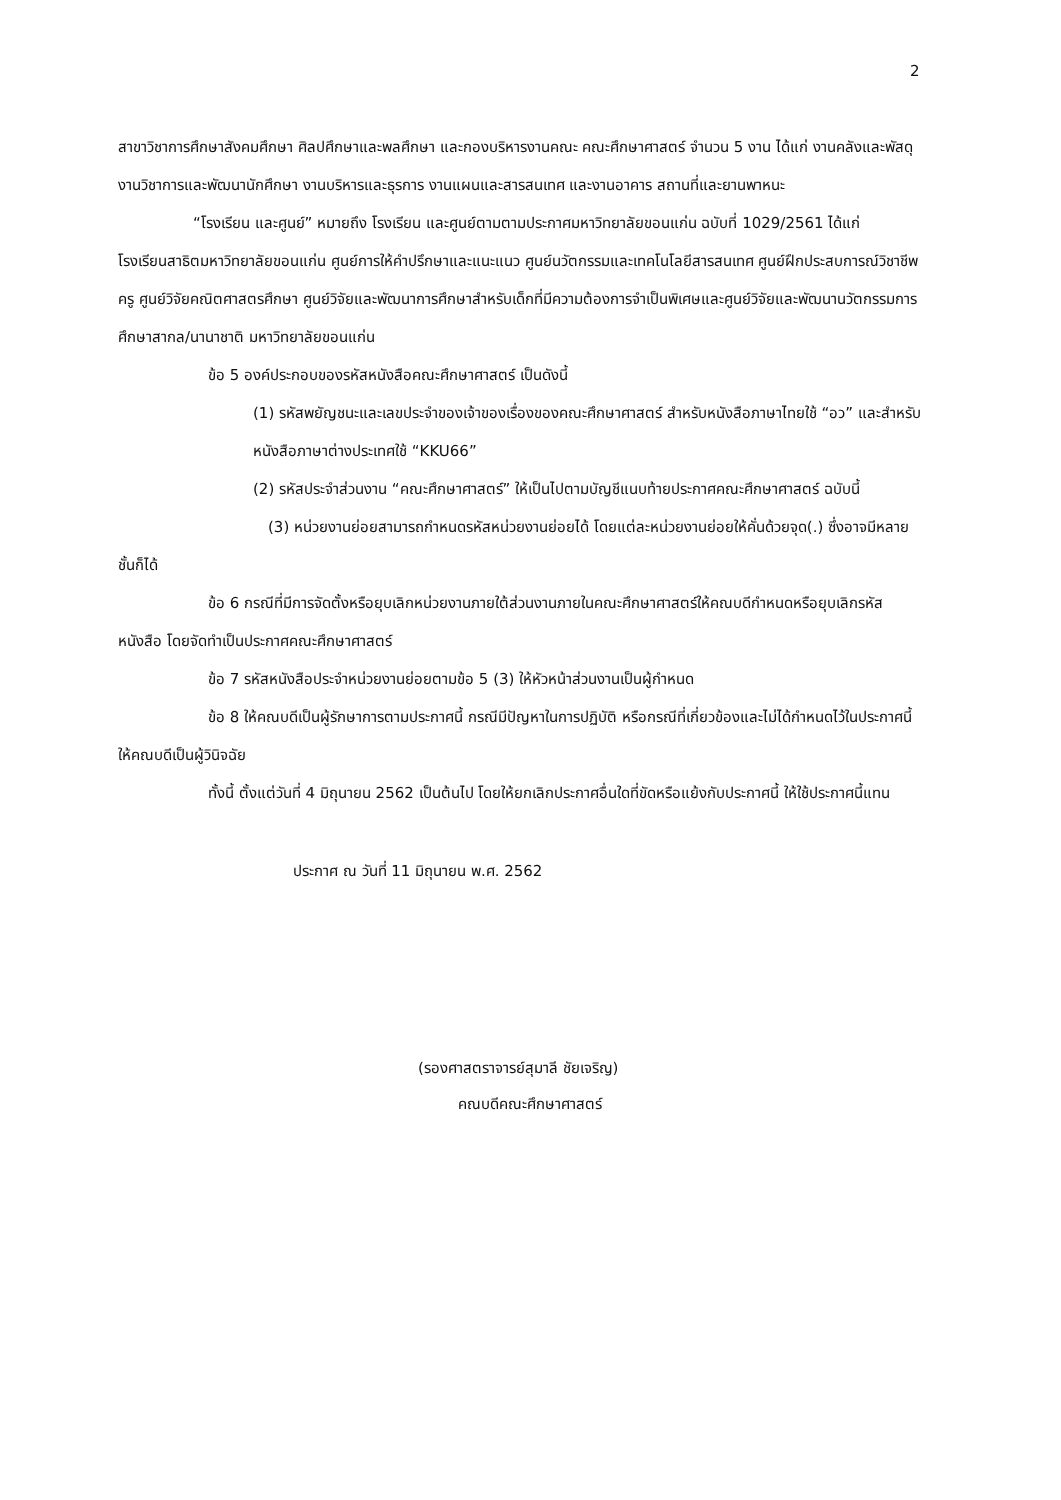2
สาขาวิชาการศึกษาสังคมศึกษา ศิลปศึกษาและพลศึกษา และกองบริหารงานคณะ คณะศึกษาศาสตร์ จำนวน 5 งาน ได้แก่ งานคลังและพัสดุ งานวิชาการและพัฒนานักศึกษา งานบริหารและธุรการ งานแผนและสารสนเทศ และงานอาคาร สถานที่และยานพาหนะ
“โรงเรียน และศูนย์” หมายถึง โรงเรียน และศูนย์ตามตามประกาศมหาวิทยาลัยขอนแก่น ฉบับที่ 1029/2561 ได้แก่ โรงเรียนสาธิตมหาวิทยาลัยขอนแก่น ศูนย์การให้คำปรึกษาและแนะแนว ศูนย์นวัตกรรมและเทคโนโลยีสารสนเทศ ศูนย์ฝึกประสบการณ์วิชาชีพครู ศูนย์วิจัยคณิตศาสตรศึกษา ศูนย์วิจัยและพัฒนาการศึกษาสำหรับเด็กที่มีความต้องการจำเป็นพิเศษและศูนย์วิจัยและพัฒนานวัตกรรมการศึกษาสากล/นานาชาติ มหาวิทยาลัยขอนแก่น
ข้อ 5 องค์ประกอบของรหัสหนังสือคณะศึกษาศาสตร์ เป็นดังนี้
(1) รหัสพยัญชนะและเลขประจำของเจ้าของเรื่องของคณะศึกษาศาสตร์ สำหรับหนังสือภาษาไทยใช้ “อว” และสำหรับหนังสือภาษาต่างประเทศใช้ “KKU66”
(2) รหัสประจำส่วนงาน “คณะศึกษาศาสตร์” ให้เป็นไปตามบัญชีแนบท้ายประกาศคณะศึกษาศาสตร์ ฉบับนี้
(3) หน่วยงานย่อยสามารถกำหนดรหัสหน่วยงานย่อยได้ โดยแต่ละหน่วยงานย่อยให้คั่นด้วยจุด(.) ซึ่งอาจมีหลายชั้นก็ได้
ข้อ 6 กรณีที่มีการจัดตั้งหรือยุบเลิกหน่วยงานภายใต้ส่วนงานภายในคณะศึกษาศาสตร์ให้คณบดีกำหนดหรือยุบเลิกรหัสหนังสือ โดยจัดทำเป็นประกาศคณะศึกษาศาสตร์
ข้อ 7 รหัสหนังสือประจำหน่วยงานย่อยตามข้อ 5 (3) ให้หัวหน้าส่วนงานเป็นผู้กำหนด
ข้อ 8 ให้คณบดีเป็นผู้รักษาการตามประกาศนี้ กรณีมีปัญหาในการปฏิบัติ หรือกรณีที่เกี่ยวข้องและไม่ได้กำหนดไว้ในประกาศนี้ ให้คณบดีเป็นผู้วินิจฉัย
ทั้งนี้ ตั้งแต่วันที่ 4 มิถุนายน 2562 เป็นต้นไป โดยให้ยกเลิกประกาศอื่นใดที่ขัดหรือแย้งกับประกาศนี้ ให้ใช้ประกาศนี้แทน
ประกาศ ณ วันที่ 11 มิถุนายน พ.ศ. 2562
(รองศาสตราจารย์สุมาลี ชัยเจริญ)
คณบดีคณะศึกษาศาสตร์